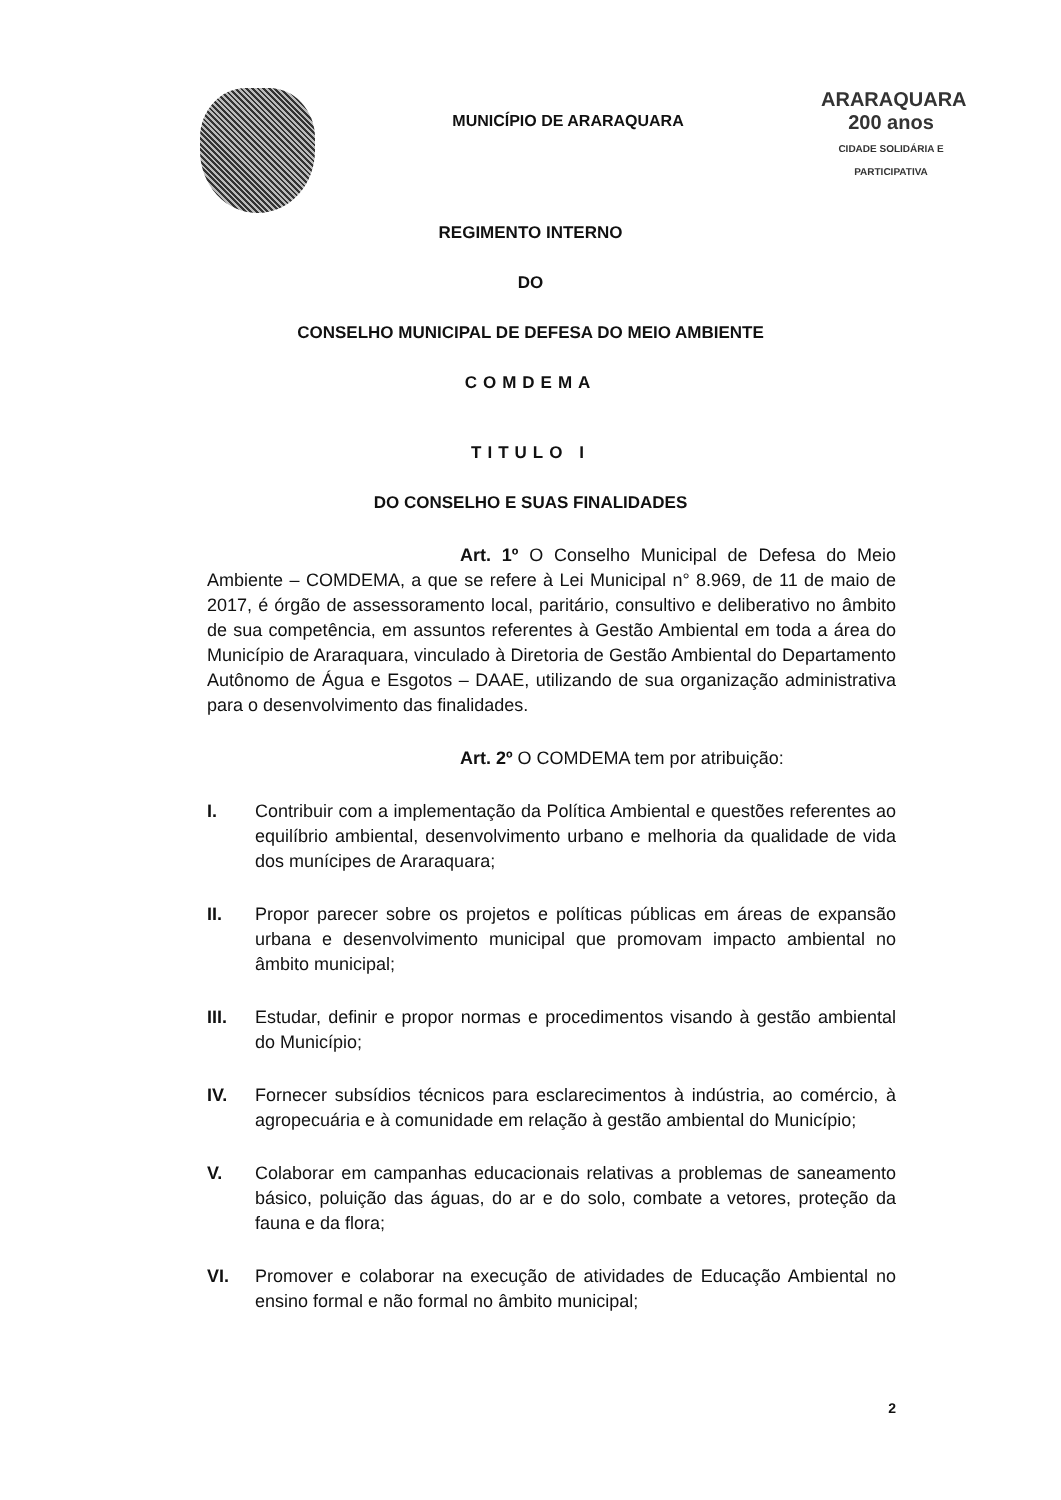MUNICÍPIO DE ARARAQUARA
ARARAQUARA
200 anos
CIDADE SOLIDÁRIA E PARTICIPATIVA
REGIMENTO INTERNO
DO
CONSELHO MUNICIPAL DE DEFESA DO MEIO AMBIENTE
COMDEMA
TITULO I
DO CONSELHO E SUAS FINALIDADES
Art. 1º O Conselho Municipal de Defesa do Meio Ambiente – COMDEMA, a que se refere à Lei Municipal n° 8.969, de 11 de maio de 2017, é órgão de assessoramento local, paritário, consultivo e deliberativo no âmbito de sua competência, em assuntos referentes à Gestão Ambiental em toda a área do Município de Araraquara, vinculado à Diretoria de Gestão Ambiental do Departamento Autônomo de Água e Esgotos – DAAE, utilizando de sua organização administrativa para o desenvolvimento das finalidades.
Art. 2º O COMDEMA tem por atribuição:
I. Contribuir com a implementação da Política Ambiental e questões referentes ao equilíbrio ambiental, desenvolvimento urbano e melhoria da qualidade de vida dos munícipes de Araraquara;
II. Propor parecer sobre os projetos e políticas públicas em áreas de expansão urbana e desenvolvimento municipal que promovam impacto ambiental no âmbito municipal;
III. Estudar, definir e propor normas e procedimentos visando à gestão ambiental do Município;
IV. Fornecer subsídios técnicos para esclarecimentos à indústria, ao comércio, à agropecuária e à comunidade em relação à gestão ambiental do Município;
V. Colaborar em campanhas educacionais relativas a problemas de saneamento básico, poluição das águas, do ar e do solo, combate a vetores, proteção da fauna e da flora;
VI. Promover e colaborar na execução de atividades de Educação Ambiental no ensino formal e não formal no âmbito municipal;
2